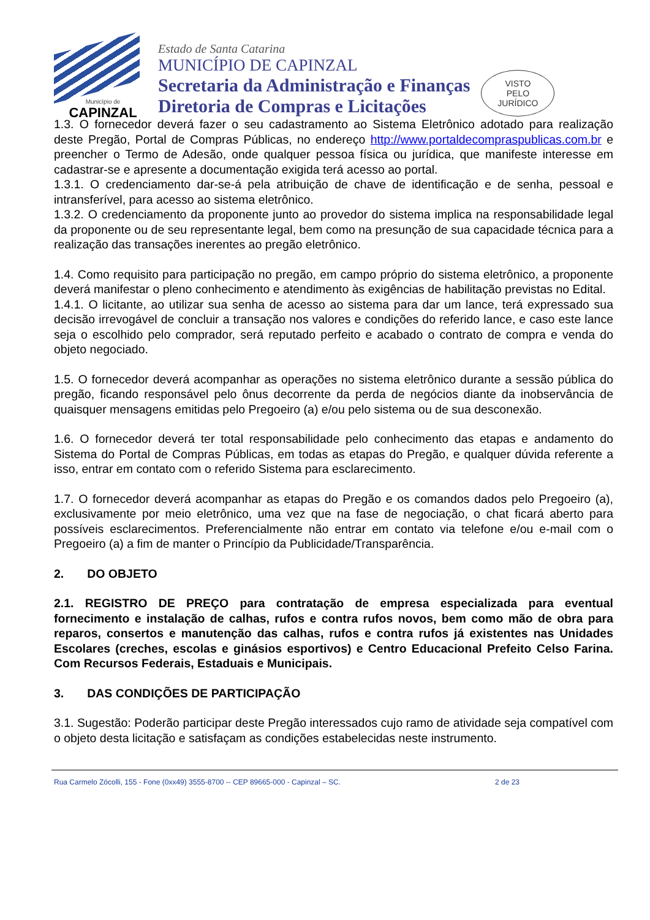Município de
CAPINZAL
Estado de Santa Catarina
MUNICÍPIO DE CAPINZAL
Secretaria da Administração e Finanças
Diretoria de Compras e Licitações
VISTO
PELO
JURÍDICO
1.3. O fornecedor deverá fazer o seu cadastramento ao Sistema Eletrônico adotado para realização deste Pregão, Portal de Compras Públicas, no endereço http://www.portaldecompraspublicas.com.br e preencher o Termo de Adesão, onde qualquer pessoa física ou jurídica, que manifeste interesse em cadastrar-se e apresente a documentação exigida terá acesso ao portal.
1.3.1. O credenciamento dar-se-á pela atribuição de chave de identificação e de senha, pessoal e intransferível, para acesso ao sistema eletrônico.
1.3.2. O credenciamento da proponente junto ao provedor do sistema implica na responsabilidade legal da proponente ou de seu representante legal, bem como na presunção de sua capacidade técnica para a realização das transações inerentes ao pregão eletrônico.
1.4. Como requisito para participação no pregão, em campo próprio do sistema eletrônico, a proponente deverá manifestar o pleno conhecimento e atendimento às exigências de habilitação previstas no Edital.
1.4.1. O licitante, ao utilizar sua senha de acesso ao sistema para dar um lance, terá expressado sua decisão irrevogável de concluir a transação nos valores e condições do referido lance, e caso este lance seja o escolhido pelo comprador, será reputado perfeito e acabado o contrato de compra e venda do objeto negociado.
1.5. O fornecedor deverá acompanhar as operações no sistema eletrônico durante a sessão pública do pregão, ficando responsável pelo ônus decorrente da perda de negócios diante da inobservância de quaisquer mensagens emitidas pelo Pregoeiro (a) e/ou pelo sistema ou de sua desconexão.
1.6. O fornecedor deverá ter total responsabilidade pelo conhecimento das etapas e andamento do Sistema do Portal de Compras Públicas, em todas as etapas do Pregão, e qualquer dúvida referente a isso, entrar em contato com o referido Sistema para esclarecimento.
1.7. O fornecedor deverá acompanhar as etapas do Pregão e os comandos dados pelo Pregoeiro (a), exclusivamente por meio eletrônico, uma vez que na fase de negociação, o chat ficará aberto para possíveis esclarecimentos. Preferencialmente não entrar em contato via telefone e/ou e-mail com o Pregoeiro (a) a fim de manter o Princípio da Publicidade/Transparência.
2. DO OBJETO
2.1. REGISTRO DE PREÇO para contratação de empresa especializada para eventual fornecimento e instalação de calhas, rufos e contra rufos novos, bem como mão de obra para reparos, consertos e manutenção das calhas, rufos e contra rufos já existentes nas Unidades Escolares (creches, escolas e ginásios esportivos) e Centro Educacional Prefeito Celso Farina. Com Recursos Federais, Estaduais e Municipais.
3. DAS CONDIÇÕES DE PARTICIPAÇÃO
3.1. Sugestão: Poderão participar deste Pregão interessados cujo ramo de atividade seja compatível com o objeto desta licitação e satisfaçam as condições estabelecidas neste instrumento.
Rua Carmelo Zócolli, 155 - Fone (0xx49) 3555-8700 -- CEP 89665-000 - Capinzal – SC. 2 de 23